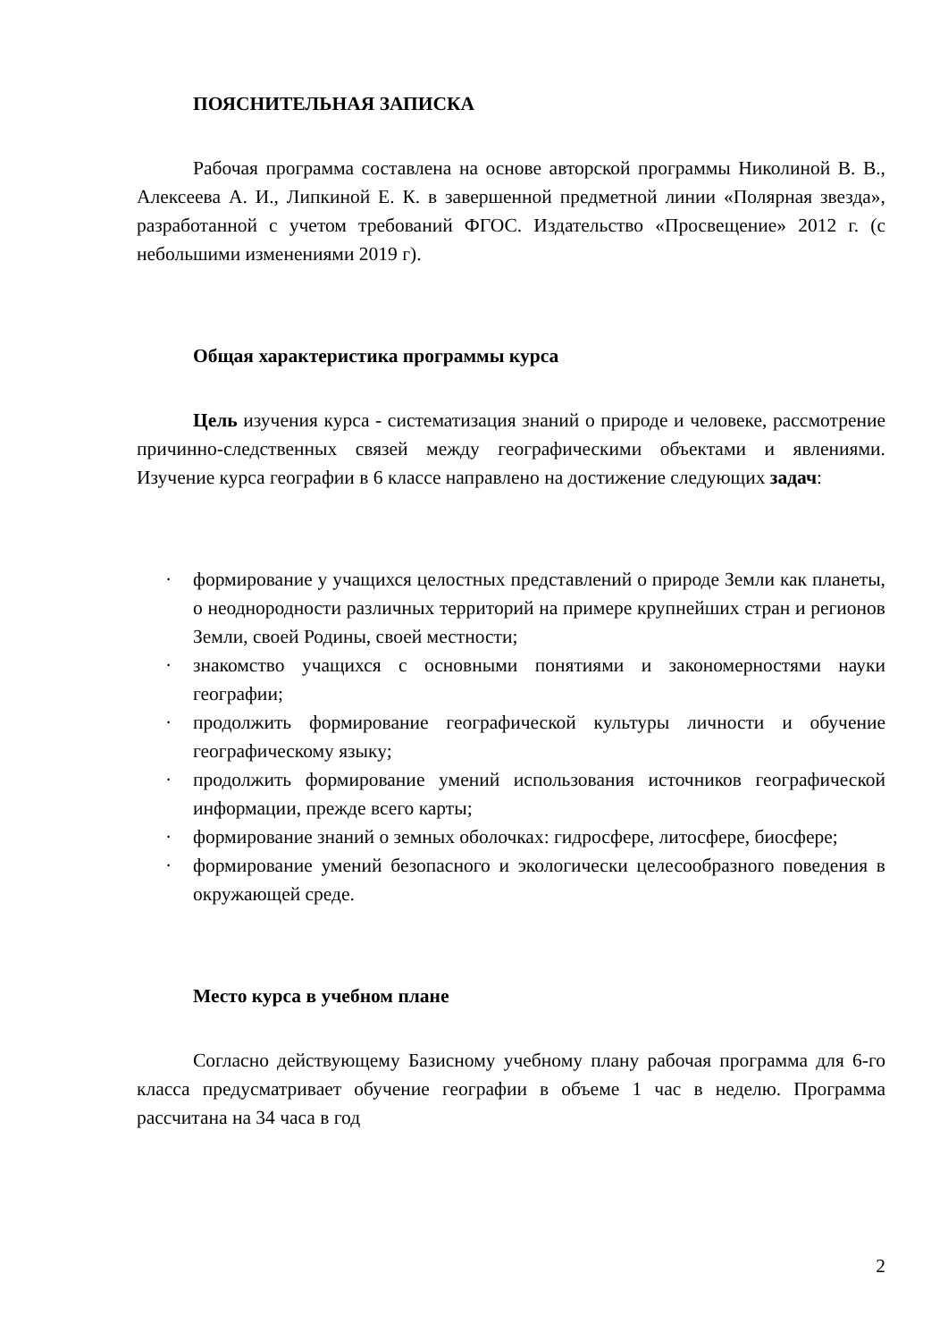ПОЯСНИТЕЛЬНАЯ ЗАПИСКА
Рабочая программа составлена на основе авторской программы Николиной В. В., Алексеева А. И., Липкиной Е. К. в завершенной предметной линии «Полярная звезда», разработанной с учетом требований ФГОС. Издательство «Просвещение» 2012 г. (с небольшими изменениями 2019 г).
Общая характеристика программы курса
Цель изучения курса - систематизация знаний о природе и человеке, рассмотрение причинно-следственных связей между географическими объектами и явлениями. Изучение курса географии в 6 классе направлено на достижение следующих задач:
· формирование у учащихся целостных представлений о природе Земли как планеты, о неоднородности различных территорий на примере крупнейших стран и регионов Земли, своей Родины, своей местности;
· знакомство учащихся с основными понятиями и закономерностями науки географии;
· продолжить формирование географической культуры личности и обучение географическому языку;
· продолжить формирование умений использования источников географической информации, прежде всего карты;
· формирование знаний о земных оболочках: гидросфере, литосфере, биосфере;
· формирование умений безопасного и экологически целесообразного поведения в окружающей среде.
Место курса в учебном плане
Согласно действующему Базисному учебному плану рабочая программа для 6-го класса предусматривает обучение географии в объеме 1 час в неделю. Программа рассчитана на 34 часа в год
2